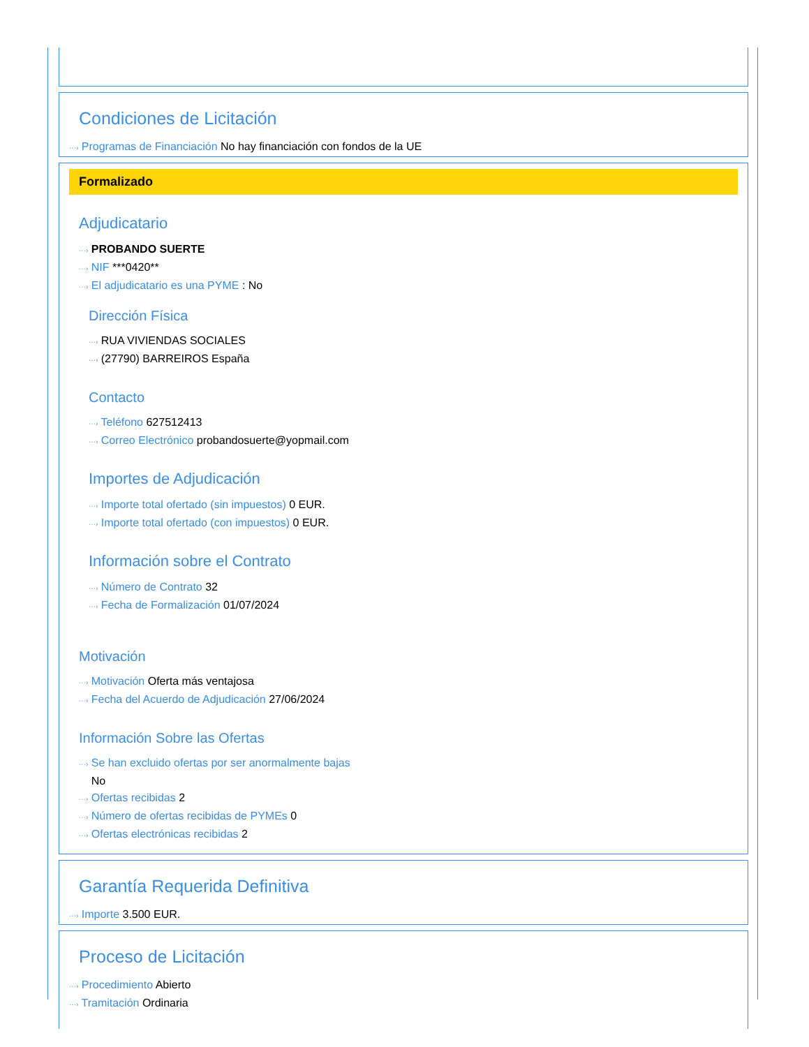Condiciones de Licitación
···› Programas de Financiación No hay financiación con fondos de la UE
Formalizado
Adjudicatario
···› PROBANDO SUERTE
···› NIF ***0420**
···› El adjudicatario es una PYME : No
Dirección Física
···› RUA VIVIENDAS SOCIALES
···› (27790) BARREIROS España
Contacto
···› Teléfono 627512413
···› Correo Electrónico probandosuerte@yopmail.com
Importes de Adjudicación
···› Importe total ofertado (sin impuestos) 0 EUR.
···› Importe total ofertado (con impuestos) 0 EUR.
Información sobre el Contrato
···› Número de Contrato 32
···› Fecha de Formalización 01/07/2024
Motivación
···› Motivación Oferta más ventajosa
···› Fecha del Acuerdo de Adjudicación 27/06/2024
Información Sobre las Ofertas
···› Se han excluido ofertas por ser anormalmente bajas
No
···› Ofertas recibidas 2
···› Número de ofertas recibidas de PYMEs 0
···› Ofertas electrónicas recibidas 2
Garantía Requerida Definitiva
···› Importe 3.500 EUR.
Proceso de Licitación
···› Procedimiento Abierto
···› Tramitación Ordinaria